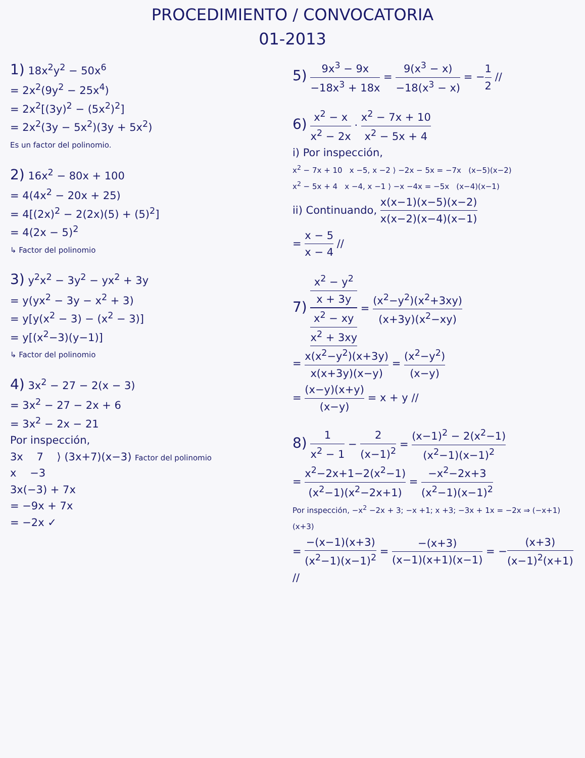PROCEDIMIENTO / CONVOCATORIA
01-2013
1) 18x<sup>2</sup>y<sup>2</sup> − 50x<sup>6</sup>
= 2x<sup>2</sup>(9y<sup>2</sup> − 25x<sup>4</sup>)
= 2x<sup>2</sup>[(3y)<sup>2</sup> − (5x<sup>2</sup>)<sup>2</sup>]
= 2x<sup>2</sup>(3y − 5x<sup>2</sup>)(3y + 5x<sup>2</sup>)
Es un factor del polinomio.
2) 16x<sup>2</sup> − 80x + 100
= 4(4x<sup>2</sup> − 20x + 25)
= 4[(2x)<sup>2</sup> − 2(2x)(5) + (5)<sup>2</sup>]
= 4(2x − 5)<sup>2</sup>
↳ Factor del polinomio
3) y<sup>2</sup>x<sup>2</sup> − 3y<sup>2</sup> − yx<sup>2</sup> + 3y
= y(yx<sup>2</sup> − 3y − x<sup>2</sup> + 3)
= y[y(x<sup>2</sup> − 3) − (x<sup>2</sup> − 3)]
= y[(x<sup>2</sup>−3)(y−1)]
↳ Factor del polinomio
4) 3x<sup>2</sup> − 27 − 2(x − 3)
= 3x<sup>2</sup> − 27 − 2x + 6
= 3x<sup>2</sup> − 2x − 21
Por inspección,
3x 7 ⟩ (3x+7)(x−3) Factor del polinomio
x −3
3x(−3) + 7x
= −9x + 7x
= −2x ✓
5) 9x<sup>3</sup> − 9x −18x<sup>3</sup> + 18x = 9(x<sup>3</sup> − x) −18(x<sup>3</sup> − x) = −1 2 //
6) x<sup>2</sup> − x x<sup>2</sup> − 2x · x<sup>2</sup> − 7x + 10 x<sup>2</sup> − 5x + 4
i) Por inspección,
x<sup>2</sup> − 7x + 10 x −5, x −2 ⟩ −2x − 5x = −7x (x−5)(x−2)
x<sup>2</sup> − 5x + 4 x −4, x −1 ⟩ −x −4x = −5x (x−4)(x−1)
ii) Continuando, x(x−1)(x−5)(x−2) x(x−2)(x−4)(x−1)
= x − 5 x − 4 //
7) x<sup>2</sup> − y<sup>2</sup>
x + 3y x<sup>2</sup> − xy
x<sup>2</sup> + 3xy = (x<sup>2</sup>−y<sup>2</sup>)(x<sup>2</sup>+3xy) (x+3y)(x<sup>2</sup>−xy)
= x(x<sup>2</sup>−y<sup>2</sup>)(x+3y) x(x+3y)(x−y) = (x<sup>2</sup>−y<sup>2</sup>) (x−y)
= (x−y)(x+y) (x−y) = x + y //
8) 1 x<sup>2</sup> − 1 − 2 (x−1)<sup>2</sup> = (x−1)<sup>2</sup> − 2(x<sup>2</sup>−1) (x<sup>2</sup>−1)(x−1)<sup>2</sup>
= x<sup>2</sup>−2x+1−2(x<sup>2</sup>−1) (x<sup>2</sup>−1)(x<sup>2</sup>−2x+1) = −x<sup>2</sup>−2x+3 (x<sup>2</sup>−1)(x−1)<sup>2</sup>
Por inspección, −x<sup>2</sup> −2x + 3; −x +1; x +3; −3x + 1x = −2x ⇒ (−x+1)(x+3)
= −(x−1)(x+3) (x<sup>2</sup>−1)(x−1)<sup>2</sup> = −(x+3) (x−1)(x+1)(x−1) = −(x+3) (x−1)<sup>2</sup>(x+1) //